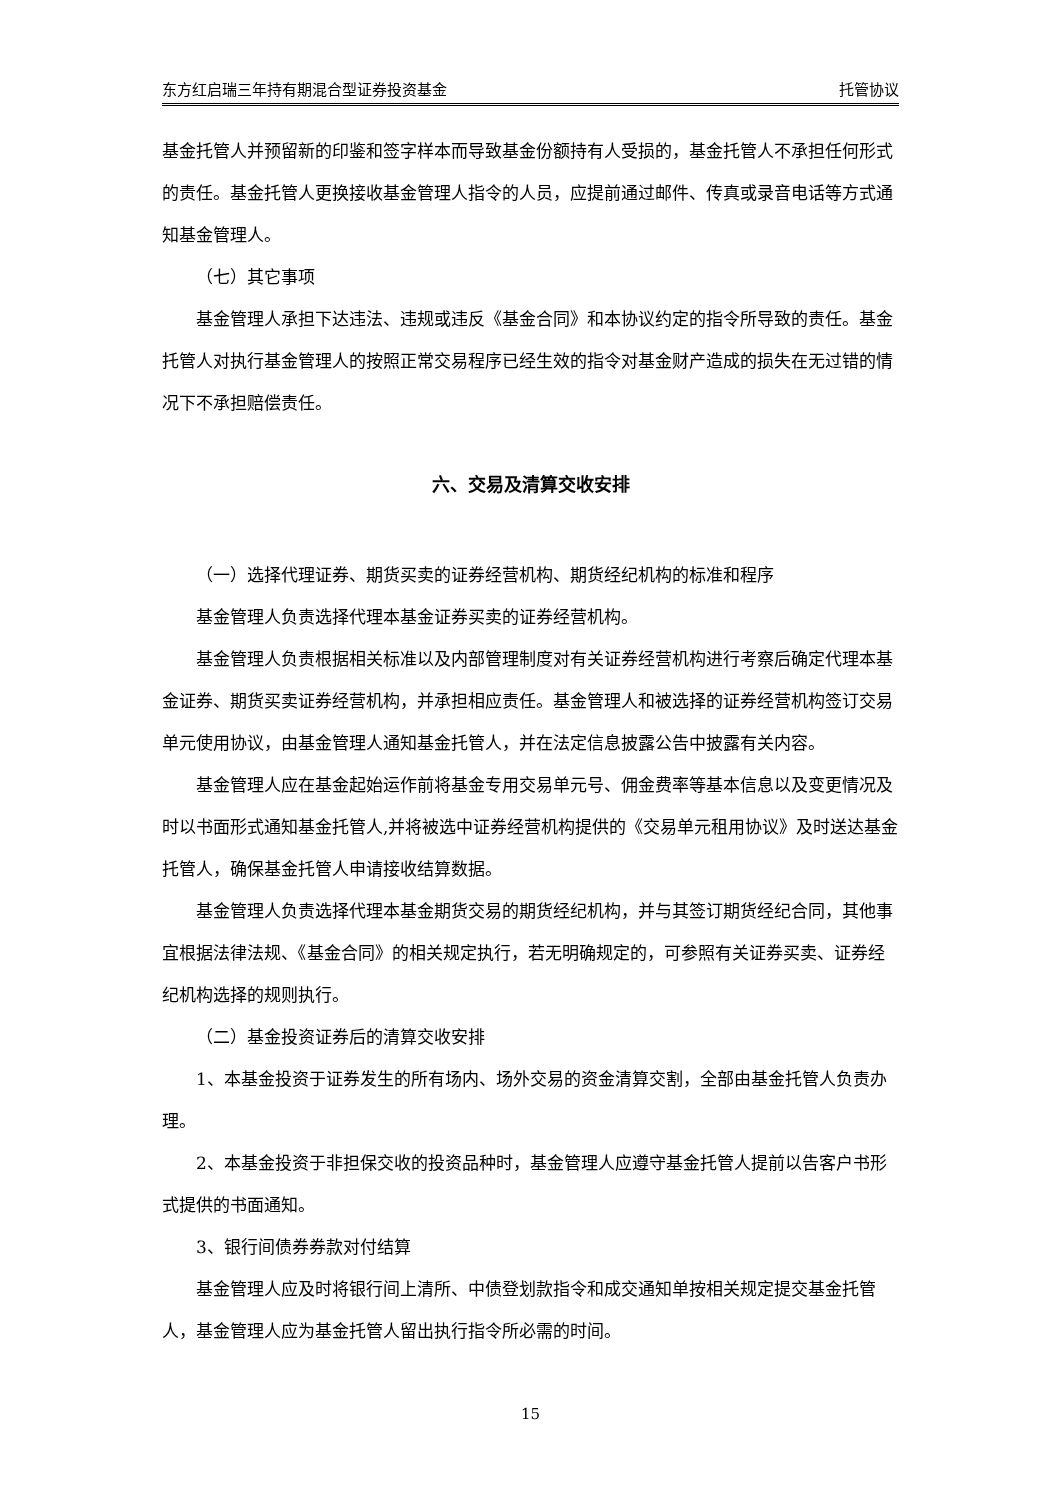东方红启瑞三年持有期混合型证券投资基金 托管协议
基金托管人并预留新的印鉴和签字样本而导致基金份额持有人受损的，基金托管人不承担任何形式的责任。基金托管人更换接收基金管理人指令的人员，应提前通过邮件、传真或录音电话等方式通知基金管理人。
（七）其它事项
基金管理人承担下达违法、违规或违反《基金合同》和本协议约定的指令所导致的责任。基金托管人对执行基金管理人的按照正常交易程序已经生效的指令对基金财产造成的损失在无过错的情况下不承担赔偿责任。
六、交易及清算交收安排
（一）选择代理证券、期货买卖的证券经营机构、期货经纪机构的标准和程序
基金管理人负责选择代理本基金证券买卖的证券经营机构。
基金管理人负责根据相关标准以及内部管理制度对有关证券经营机构进行考察后确定代理本基金证券、期货买卖证券经营机构，并承担相应责任。基金管理人和被选择的证券经营机构签订交易单元使用协议，由基金管理人通知基金托管人，并在法定信息披露公告中披露有关内容。
基金管理人应在基金起始运作前将基金专用交易单元号、佣金费率等基本信息以及变更情况及时以书面形式通知基金托管人,并将被选中证券经营机构提供的《交易单元租用协议》及时送达基金托管人，确保基金托管人申请接收结算数据。
基金管理人负责选择代理本基金期货交易的期货经纪机构，并与其签订期货经纪合同，其他事宜根据法律法规、《基金合同》的相关规定执行，若无明确规定的，可参照有关证券买卖、证券经纪机构选择的规则执行。
（二）基金投资证券后的清算交收安排
1、本基金投资于证券发生的所有场内、场外交易的资金清算交割，全部由基金托管人负责办理。
2、本基金投资于非担保交收的投资品种时，基金管理人应遵守基金托管人提前以告客户书形式提供的书面通知。
3、银行间债券券款对付结算
基金管理人应及时将银行间上清所、中债登划款指令和成交通知单按相关规定提交基金托管人，基金管理人应为基金托管人留出执行指令所必需的时间。
15